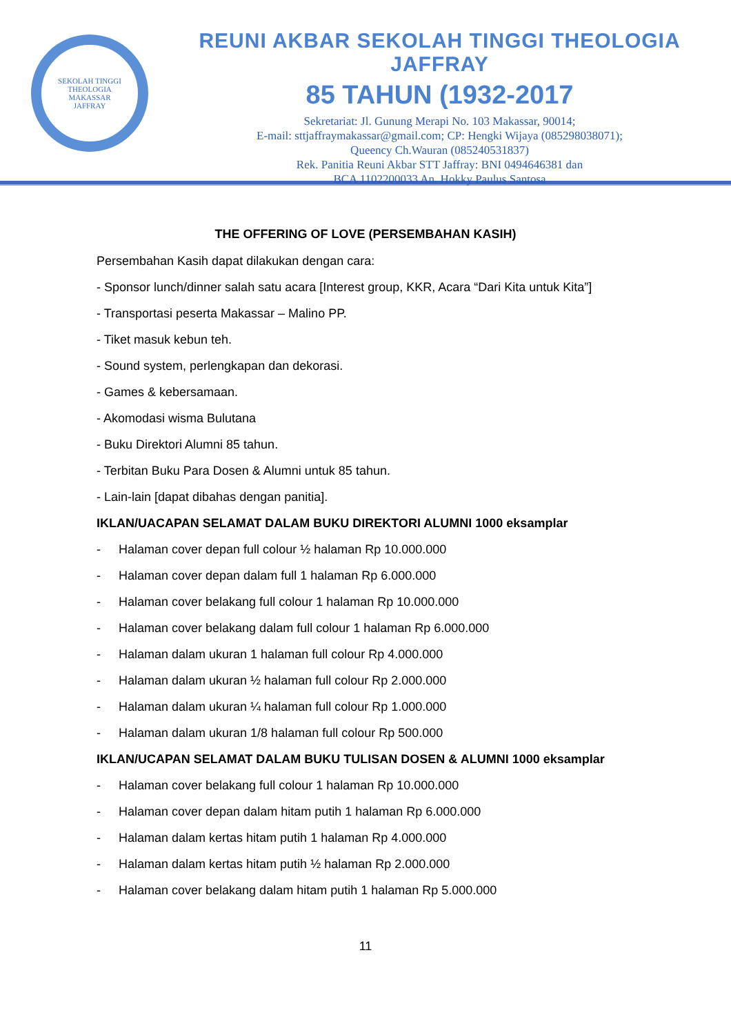SEKOLAH TINGGI THEOLOGIA
MAKASSAR
JAFFRAY
REUNI AKBAR SEKOLAH TINGGI THEOLOGIA JAFFRAY
85 TAHUN (1932-2017
Sekretariat: Jl. Gunung Merapi No. 103 Makassar, 90014;
E-mail: sttjaffraymakassar@gmail.com; CP: Hengki Wijaya (085298038071);
Queency Ch.Wauran (085240531837)
Rek. Panitia Reuni Akbar STT Jaffray: BNI 0494646381 dan
BCA 1102200033 An. Hokky Paulus Santosa
THE OFFERING OF LOVE (PERSEMBAHAN KASIH)
Persembahan Kasih dapat dilakukan dengan cara:
- Sponsor lunch/dinner salah satu acara [Interest group, KKR, Acara “Dari Kita untuk Kita”]
- Transportasi peserta Makassar – Malino PP.
- Tiket masuk kebun teh.
- Sound system, perlengkapan dan dekorasi.
- Games & kebersamaan.
- Akomodasi wisma Bulutana
- Buku Direktori Alumni 85 tahun.
- Terbitan Buku Para Dosen & Alumni untuk 85 tahun.
- Lain-lain [dapat dibahas dengan panitia].
IKLAN/UACAPAN SELAMAT DALAM BUKU DIREKTORI ALUMNI 1000 eksamplar
- Halaman cover depan full colour ½ halaman Rp 10.000.000
- Halaman cover depan dalam full 1 halaman Rp 6.000.000
- Halaman cover belakang full colour 1 halaman Rp 10.000.000
- Halaman cover belakang dalam full colour 1 halaman Rp 6.000.000
- Halaman dalam ukuran 1 halaman full colour Rp 4.000.000
- Halaman dalam ukuran ½ halaman full colour Rp 2.000.000
- Halaman dalam ukuran ¼ halaman full colour Rp 1.000.000
- Halaman dalam ukuran 1/8 halaman full colour Rp 500.000
IKLAN/UCAPAN SELAMAT DALAM BUKU TULISAN DOSEN & ALUMNI 1000 eksamplar
- Halaman cover belakang full colour 1 halaman Rp 10.000.000
- Halaman cover depan dalam hitam putih 1 halaman Rp 6.000.000
- Halaman dalam kertas hitam putih 1 halaman Rp 4.000.000
- Halaman dalam kertas hitam putih ½ halaman Rp 2.000.000
- Halaman cover belakang dalam hitam putih 1 halaman Rp 5.000.000
11